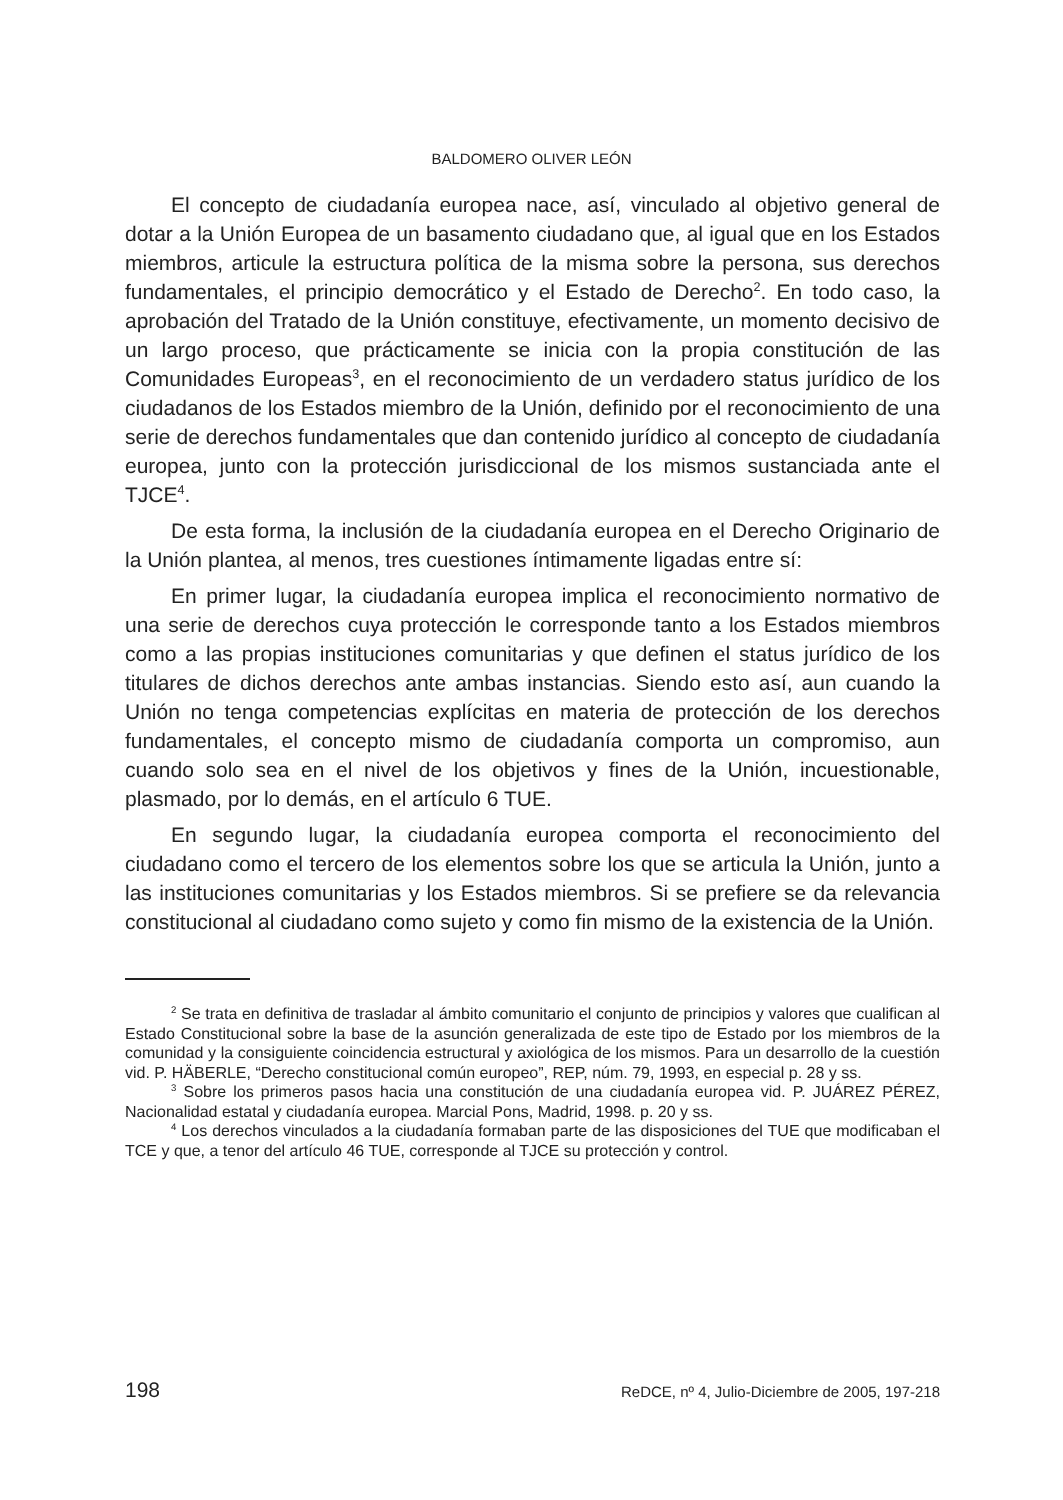BALDOMERO OLIVER LEÓN
El concepto de ciudadanía europea nace, así, vinculado al objetivo general de dotar a la Unión Europea de un basamento ciudadano que, al igual que en los Estados miembros, articule la estructura política de la misma sobre la persona, sus derechos fundamentales, el principio democrático y el Estado de Derecho<sup>2</sup>. En todo caso, la aprobación del Tratado de la Unión constituye, efectivamente, un momento decisivo de un largo proceso, que prácticamente se inicia con la propia constitución de las Comunidades Europeas<sup>3</sup>, en el reconocimiento de un verdadero status jurídico de los ciudadanos de los Estados miembro de la Unión, definido por el reconocimiento de una serie de derechos fundamentales que dan contenido jurídico al concepto de ciudadanía europea, junto con la protección jurisdiccional de los mismos sustanciada ante el TJCE<sup>4</sup>.
De esta forma, la inclusión de la ciudadanía europea en el Derecho Originario de la Unión plantea, al menos, tres cuestiones íntimamente ligadas entre sí:
En primer lugar, la ciudadanía europea implica el reconocimiento normativo de una serie de derechos cuya protección le corresponde tanto a los Estados miembros como a las propias instituciones comunitarias y que definen el status jurídico de los titulares de dichos derechos ante ambas instancias. Siendo esto así, aun cuando la Unión no tenga competencias explícitas en materia de protección de los derechos fundamentales, el concepto mismo de ciudadanía comporta un compromiso, aun cuando solo sea en el nivel de los objetivos y fines de la Unión, incuestionable, plasmado, por lo demás, en el artículo 6 TUE.
En segundo lugar, la ciudadanía europea comporta el reconocimiento del ciudadano como el tercero de los elementos sobre los que se articula la Unión, junto a las instituciones comunitarias y los Estados miembros. Si se prefiere se da relevancia constitucional al ciudadano como sujeto y como fin mismo de la existencia de la Unión.
<sup>2</sup> Se trata en definitiva de trasladar al ámbito comunitario el conjunto de principios y valores que cualifican al Estado Constitucional sobre la base de la asunción generalizada de este tipo de Estado por los miembros de la comunidad y la consiguiente coincidencia estructural y axiológica de los mismos. Para un desarrollo de la cuestión vid. P. HÄBERLE, “Derecho constitucional común europeo”, REP, núm. 79, 1993, en especial p. 28 y ss.
<sup>3</sup> Sobre los primeros pasos hacia una constitución de una ciudadanía europea vid. P. JUÁREZ PÉREZ, Nacionalidad estatal y ciudadanía europea. Marcial Pons, Madrid, 1998. p. 20 y ss.
<sup>4</sup> Los derechos vinculados a la ciudadanía formaban parte de las disposiciones del TUE que modificaban el TCE y que, a tenor del artículo 46 TUE, corresponde al TJCE su protección y control.
198 ReDCE, nº 4, Julio-Diciembre de 2005, 197-218